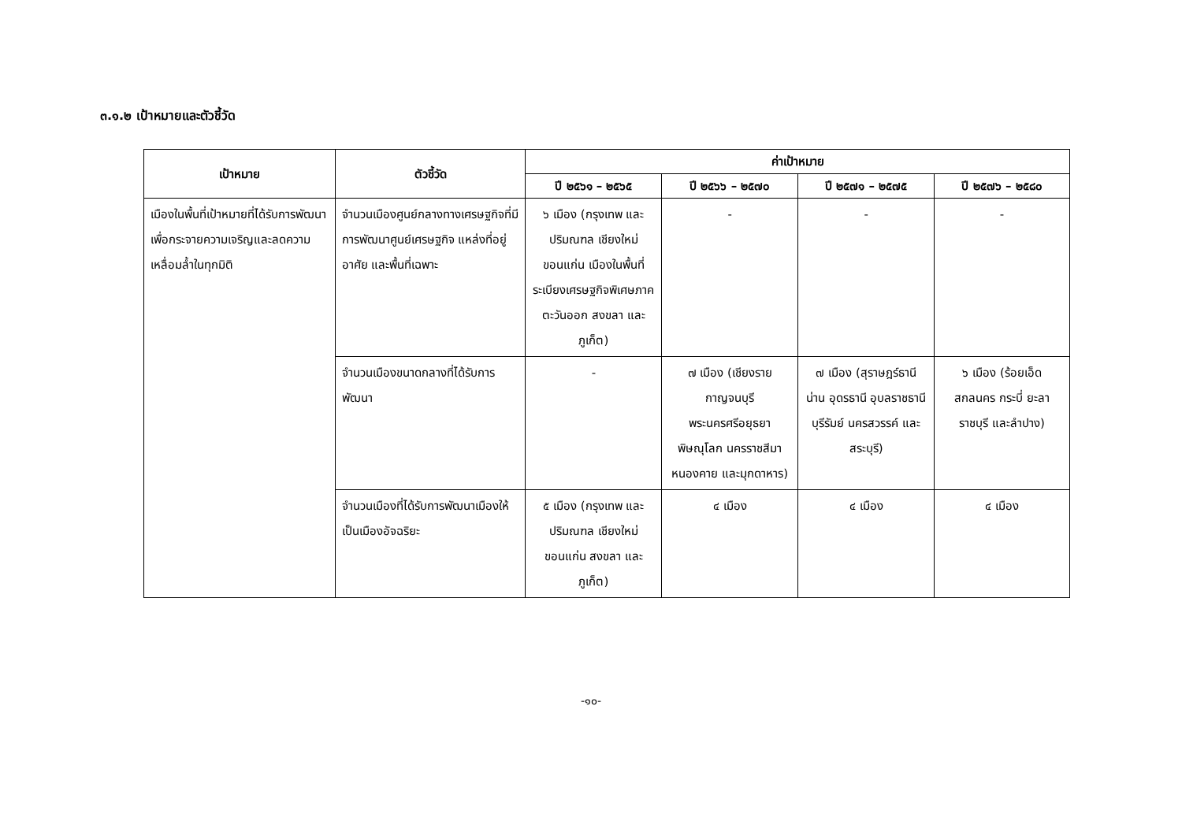๓.๑.๒ เป้าหมายและตัวชี้วัด
| เป้าหมาย | ตัวชี้วัด | ค่าเป้าหมาย | | | |
| --- | --- | --- | --- | --- | --- |
| | | ปี ๒๕๖๑ – ๒๕๖๕ | ปี ๒๕๖๖ – ๒๕๗๐ | ปี ๒๕๗๑ – ๒๕๗๕ | ปี ๒๕๗๖ – ๒๕๘๐ |
| เมืองในพื้นที่เป้าหมายที่ได้รับการพัฒนา เพื่อกระจายความเจริญและลดความเหลื่อมล้ำในทุกมิติ | จำนวนเมืองศูนย์กลางทางเศรษฐกิจที่มีการพัฒนาศูนย์เศรษฐกิจ แหล่งที่อยู่อาศัย และพื้นที่เฉพาะ | ๖ เมือง (กรุงเทพ และปริมณฑล เชียงใหม่ ขอนแก่น เมืองในพื้นที่ระเบียงเศรษฐกิจพิเศษภาคตะวันออก สงขลา และภูเก็ต) | - | - | - |
| | จำนวนเมืองขนาดกลางที่ได้รับการพัฒนา | - | ๗ เมือง (เชียงราย กาญจนบุรี พระนครศรีอยุธยา พิษณุโลก นครราชสีมา หนองคาย และมุกดาหาร) | ๗ เมือง (สุราษฎร์ธานี น่าน อุดรธานี อุบลราชธานี บุรีรัมย์ นครสวรรค์ และสระบุรี) | ๖ เมือง (ร้อยเอ็ด สกลนคร กระบี่ ยะลา ราชบุรี และลำปาง) |
| | จำนวนเมืองที่ได้รับการพัฒนาเมืองให้เป็นเมืองอัจฉริยะ | ๕ เมือง (กรุงเทพ และปริมณฑล เชียงใหม่ ขอนแก่น สงขลา และภูเก็ต) | ๔ เมือง | ๔ เมือง | ๔ เมือง |
-๑๐-